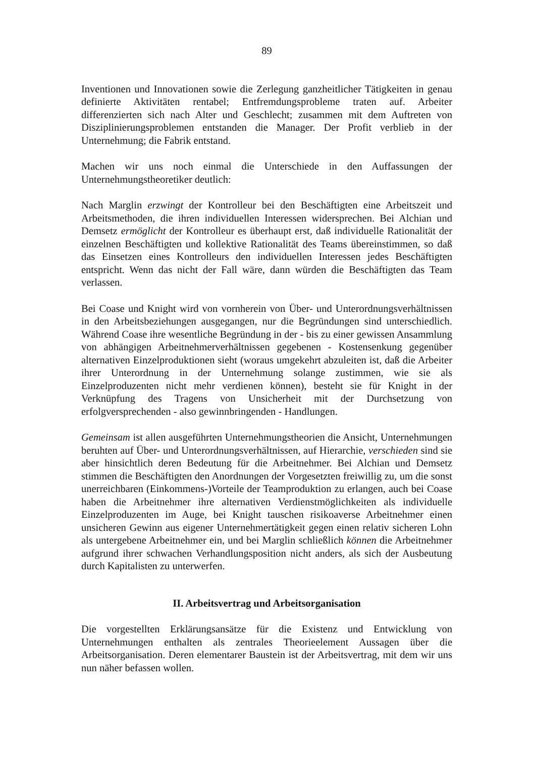89
Inventionen und Innovationen sowie die Zerlegung ganzheitlicher Tätigkeiten in genau definierte Aktivitäten rentabel; Entfremdungsprobleme traten auf. Arbeiter differenzierten sich nach Alter und Geschlecht; zusammen mit dem Auftreten von Disziplinierungsproblemen entstanden die Manager. Der Profit verblieb in der Unternehmung; die Fabrik entstand.
Machen wir uns noch einmal die Unterschiede in den Auffassungen der Unternehmungstheoretiker deutlich:
Nach Marglin erzwingt der Kontrolleur bei den Beschäftigten eine Arbeitszeit und Arbeitsmethoden, die ihren individuellen Interessen widersprechen. Bei Alchian und Demsetz ermöglicht der Kontrolleur es überhaupt erst, daß individuelle Rationalität der einzelnen Beschäftigten und kollektive Rationalität des Teams übereinstimmen, so daß das Einsetzen eines Kontrolleurs den individuellen Interessen jedes Beschäftigten entspricht. Wenn das nicht der Fall wäre, dann würden die Beschäftigten das Team verlassen.
Bei Coase und Knight wird von vornherein von Über- und Unterordnungsverhältnissen in den Arbeitsbeziehungen ausgegangen, nur die Begründungen sind unterschiedlich. Während Coase ihre wesentliche Begründung in der - bis zu einer gewissen Ansammlung von abhängigen Arbeitnehmerverhältnissen gegebenen - Kostensenkung gegenüber alternativen Einzelproduktionen sieht (woraus umgekehrt abzuleiten ist, daß die Arbeiter ihrer Unterordnung in der Unternehmung solange zustimmen, wie sie als Einzelproduzenten nicht mehr verdienen können), besteht sie für Knight in der Verknüpfung des Tragens von Unsicherheit mit der Durchsetzung von erfolgversprechenden - also gewinnbringenden - Handlungen.
Gemeinsam ist allen ausgeführten Unternehmungstheorien die Ansicht, Unternehmungen beruhten auf Über- und Unterordnungsverhältnissen, auf Hierarchie, verschieden sind sie aber hinsichtlich deren Bedeutung für die Arbeitnehmer. Bei Alchian und Demsetz stimmen die Beschäftigten den Anordnungen der Vorgesetzten freiwillig zu, um die sonst unerreichbaren (Einkommens-)Vorteile der Teamproduktion zu erlangen, auch bei Coase haben die Arbeitnehmer ihre alternativen Verdienstmöglichkeiten als individuelle Einzelproduzenten im Auge, bei Knight tauschen risikoaverse Arbeitnehmer einen unsicheren Gewinn aus eigener Unternehmertätigkeit gegen einen relativ sicheren Lohn als untergebene Arbeitnehmer ein, und bei Marglin schließlich können die Arbeitnehmer aufgrund ihrer schwachen Verhandlungsposition nicht anders, als sich der Ausbeutung durch Kapitalisten zu unterwerfen.
II. Arbeitsvertrag und Arbeitsorganisation
Die vorgestellten Erklärungsansätze für die Existenz und Entwicklung von Unternehmungen enthalten als zentrales Theorieelement Aussagen über die Arbeitsorganisation. Deren elementarer Baustein ist der Arbeitsvertrag, mit dem wir uns nun näher befassen wollen.